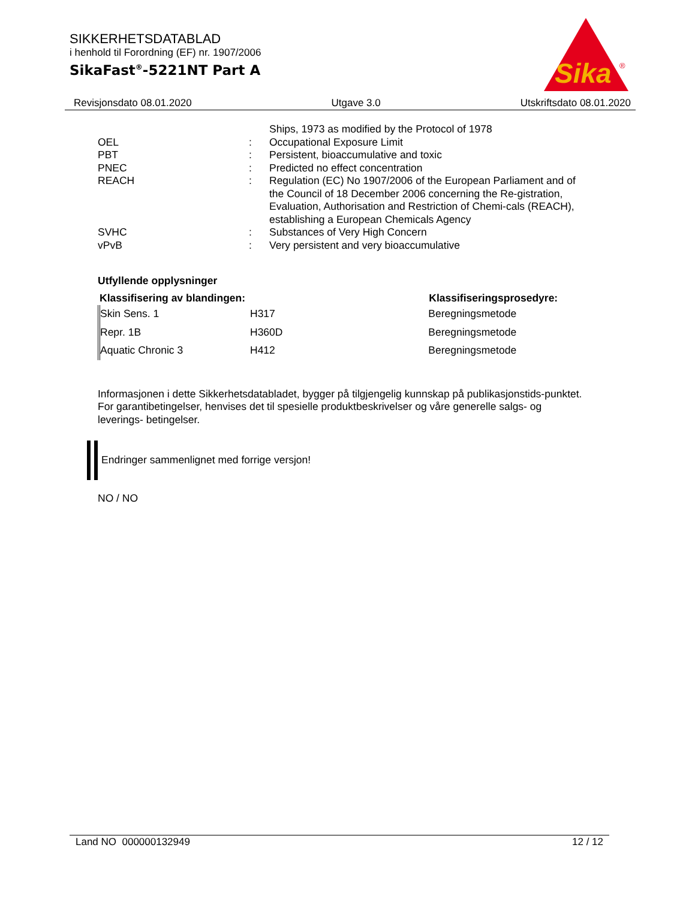SIKKERHETSDATABLAD
i henhold til Forordning (EF) nr. 1907/2006
SikaFast<sup>®</sup>-5221NT Part A
Sika
®
Revisjonsdato 08.01.2020 Utgave 3.0 Utskriftsdato 08.01.2020
| | | Ships, 1973 as modified by the Protocol of 1978 |
| OEL | : | Occupational Exposure Limit |
| PBT | : | Persistent, bioaccumulative and toxic |
| PNEC | : | Predicted no effect concentration |
| REACH | : | Regulation (EC) No 1907/2006 of the European Parliament and of the Council of 18 December 2006 concerning the Re-gistration, Evaluation, Authorisation and Restriction of Chemi-cals (REACH), establishing a European Chemicals Agency |
| SVHC | : | Substances of Very High Concern |
| vPvB | : | Very persistent and very bioaccumulative |
Utfyllende opplysninger
| Klassifisering av blandingen: | | Klassifiseringsprosedyre: |
| --- | --- | --- |
| Skin Sens. 1 | H317 | Beregningsmetode |
| Repr. 1B | H360D | Beregningsmetode |
| Aquatic Chronic 3 | H412 | Beregningsmetode |
Informasjonen i dette Sikkerhetsdatabladet, bygger på tilgjengelig kunnskap på publikasjonstids-punktet. For garantibetingelser, henvises det til spesielle produktbeskrivelser og våre generelle salgs- og leverings- betingelser.
Endringer sammenlignet med forrige versjon!
NO / NO
Land NO 000000132949 12 / 12